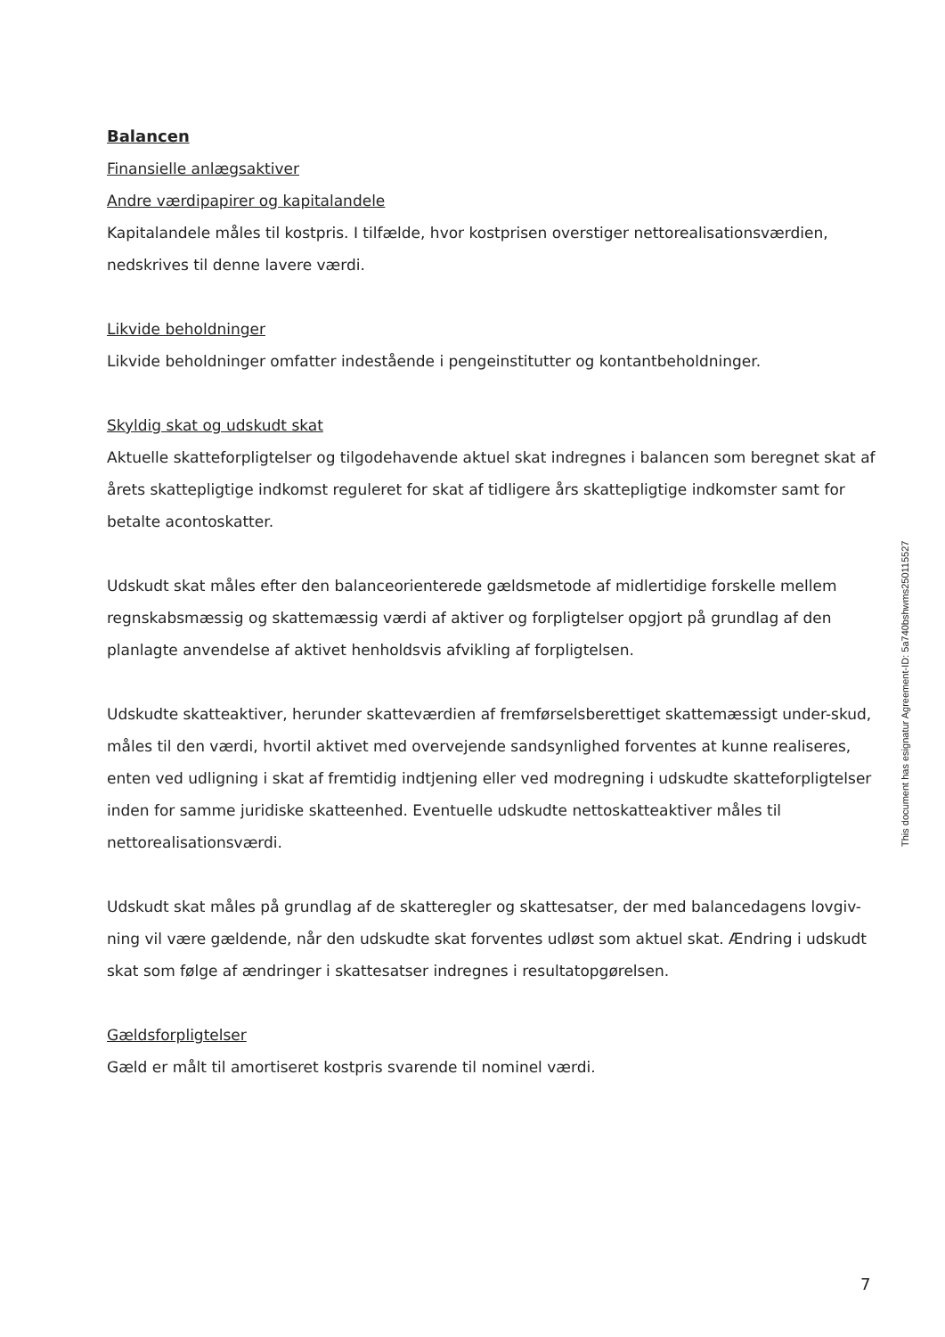Balancen
Finansielle anlægsaktiver
Andre værdipapirer og kapitalandele
Kapitalandele måles til kostpris. I tilfælde, hvor kostprisen overstiger nettorealisationsværdien, nedskrives til denne lavere værdi.
Likvide beholdninger
Likvide beholdninger omfatter indestående i pengeinstitutter og kontantbeholdninger.
Skyldig skat og udskudt skat
Aktuelle skatteforpligtelser og tilgodehavende aktuel skat indregnes i balancen som beregnet skat af årets skattepligtige indkomst reguleret for skat af tidligere års skattepligtige indkomster samt for betalte acontoskatter.
Udskudt skat måles efter den balanceorienterede gældsmetode af midlertidige forskelle mellem regnskabsmæssig og skattemæssig værdi af aktiver og forpligtelser opgjort på grundlag af den planlagte anvendelse af aktivet henholdsvis afvikling af forpligtelsen.
Udskudte skatteaktiver, herunder skatteværdien af fremførselsberettiget skattemæssigt under-skud, måles til den værdi, hvortil aktivet med overvejende sandsynlighed forventes at kunne realiseres, enten ved udligning i skat af fremtidig indtjening eller ved modregning i udskudte skatteforpligtelser inden for samme juridiske skatteenhed. Eventuelle udskudte nettoskatteaktiver måles til nettorealisationsværdi.
Udskudt skat måles på grundlag af de skatteregler og skattesatser, der med balancedagens lovgiv-ning vil være gældende, når den udskudte skat forventes udløst som aktuel skat. Ændring i udskudt skat som følge af ændringer i skattesatser indregnes i resultatopgørelsen.
Gældsforpligtelser
Gæld er målt til amortiseret kostpris svarende til nominel værdi.
This document has esignatur Agreement-ID: 5a740bshwms250115527
7